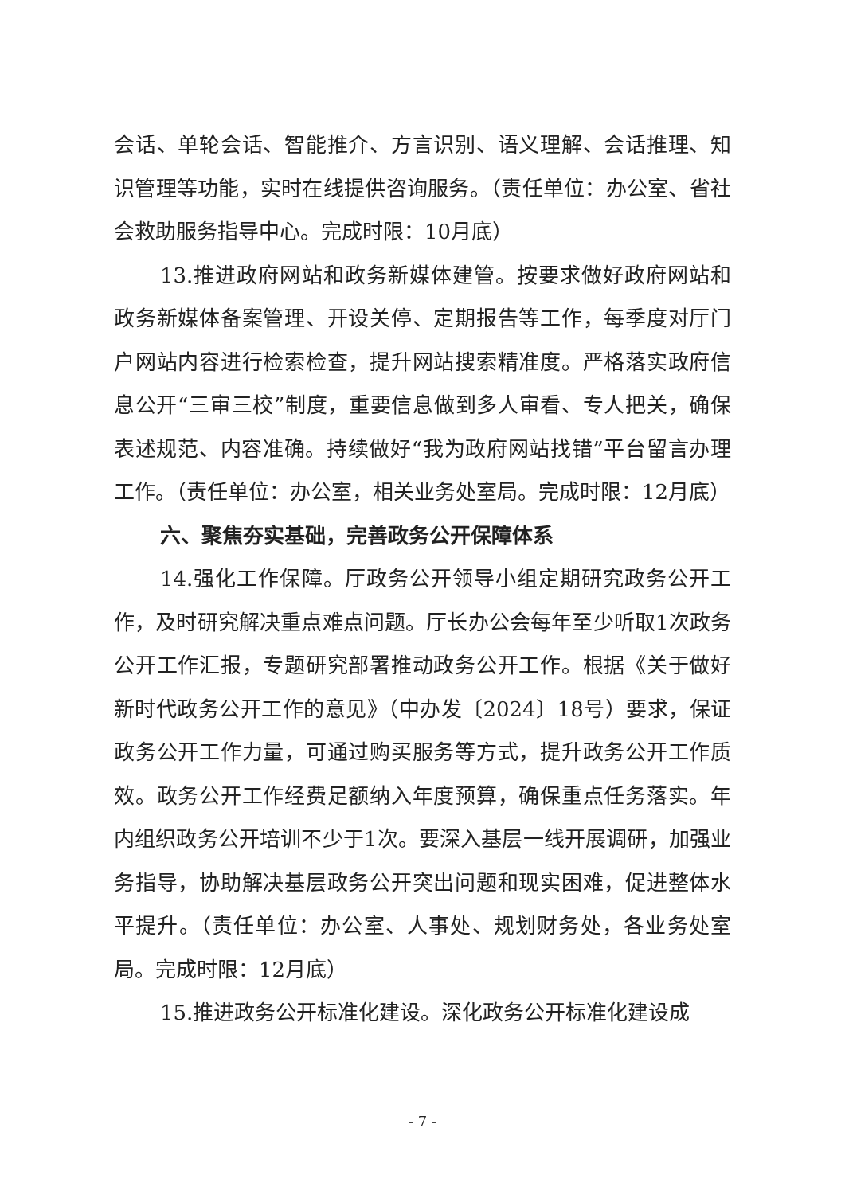会话、单轮会话、智能推介、方言识别、语义理解、会话推理、知识管理等功能，实时在线提供咨询服务。（责任单位：办公室、省社会救助服务指导中心。完成时限：10月底）
13.推进政府网站和政务新媒体建管。按要求做好政府网站和政务新媒体备案管理、开设关停、定期报告等工作，每季度对厅门户网站内容进行检索检查，提升网站搜索精准度。严格落实政府信息公开“三审三校”制度，重要信息做到多人审看、专人把关，确保表述规范、内容准确。持续做好“我为政府网站找错”平台留言办理工作。（责任单位：办公室，相关业务处室局。完成时限：12月底）
六、聚焦夯实基础，完善政务公开保障体系
14.强化工作保障。厅政务公开领导小组定期研究政务公开工作，及时研究解决重点难点问题。厅长办公会每年至少听取1次政务公开工作汇报，专题研究部署推动政务公开工作。根据《关于做好新时代政务公开工作的意见》（中办发〔2024〕18号）要求，保证政务公开工作力量，可通过购买服务等方式，提升政务公开工作质效。政务公开工作经费足额纳入年度预算，确保重点任务落实。年内组织政务公开培训不少于1次。要深入基层一线开展调研，加强业务指导，协助解决基层政务公开突出问题和现实困难，促进整体水平提升。（责任单位：办公室、人事处、规划财务处，各业务处室局。完成时限：12月底）
15.推进政务公开标准化建设。深化政务公开标准化建设成
- 7 -